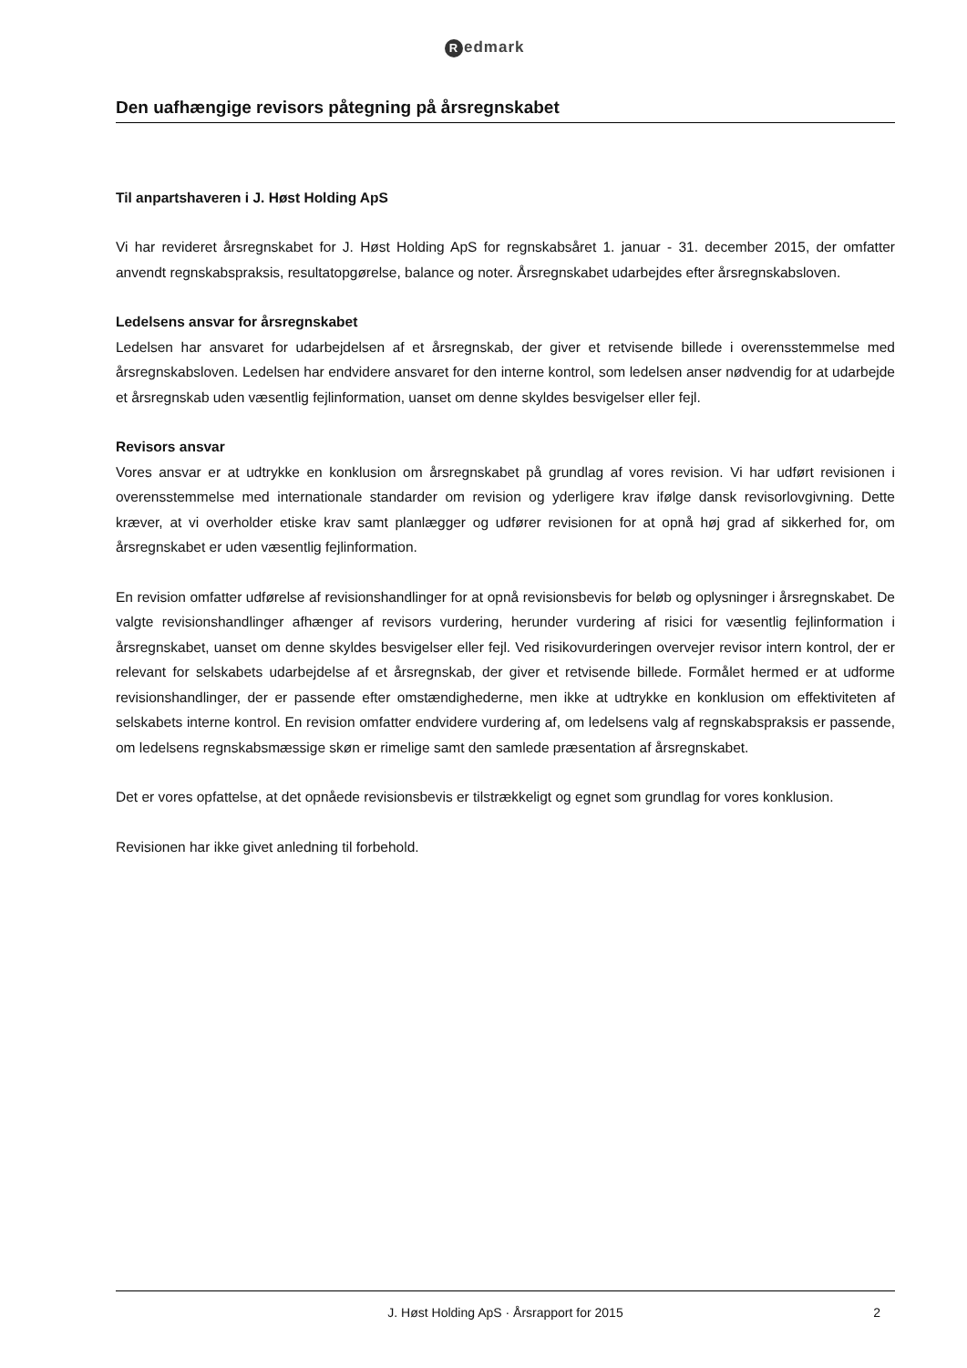Redmark
Den uafhængige revisors påtegning på årsregnskabet
Til anpartshaveren i J. Høst Holding ApS
Vi har revideret årsregnskabet for J. Høst Holding ApS for regnskabsåret 1. januar - 31. december 2015, der omfatter anvendt regnskabspraksis, resultatopgørelse, balance og noter. Årsregnskabet udarbejdes efter årsregnskabsloven.
Ledelsens ansvar for årsregnskabet
Ledelsen har ansvaret for udarbejdelsen af et årsregnskab, der giver et retvisende billede i overensstemmelse med årsregnskabsloven. Ledelsen har endvidere ansvaret for den interne kontrol, som ledelsen anser nødvendig for at udarbejde et årsregnskab uden væsentlig fejlinformation, uanset om denne skyldes besvigelser eller fejl.
Revisors ansvar
Vores ansvar er at udtrykke en konklusion om årsregnskabet på grundlag af vores revision. Vi har udført revisionen i overensstemmelse med internationale standarder om revision og yderligere krav ifølge dansk revisorlovgivning. Dette kræver, at vi overholder etiske krav samt planlægger og udfører revisionen for at opnå høj grad af sikkerhed for, om årsregnskabet er uden væsentlig fejlinformation.
En revision omfatter udførelse af revisionshandlinger for at opnå revisionsbevis for beløb og oplysninger i årsregnskabet. De valgte revisionshandlinger afhænger af revisors vurdering, herunder vurdering af risici for væsentlig fejlinformation i årsregnskabet, uanset om denne skyldes besvigelser eller fejl. Ved risikovurderingen overvejer revisor intern kontrol, der er relevant for selskabets udarbejdelse af et årsregnskab, der giver et retvisende billede. Formålet hermed er at udforme revisionshandlinger, der er passende efter omstændighederne, men ikke at udtrykke en konklusion om effektiviteten af selskabets interne kontrol. En revision omfatter endvidere vurdering af, om ledelsens valg af regnskabspraksis er passende, om ledelsens regnskabsmæssige skøn er rimelige samt den samlede præsentation af årsregnskabet.
Det er vores opfattelse, at det opnåede revisionsbevis er tilstrækkeligt og egnet som grundlag for vores konklusion.
Revisionen har ikke givet anledning til forbehold.
J. Høst Holding ApS · Årsrapport for 2015 2